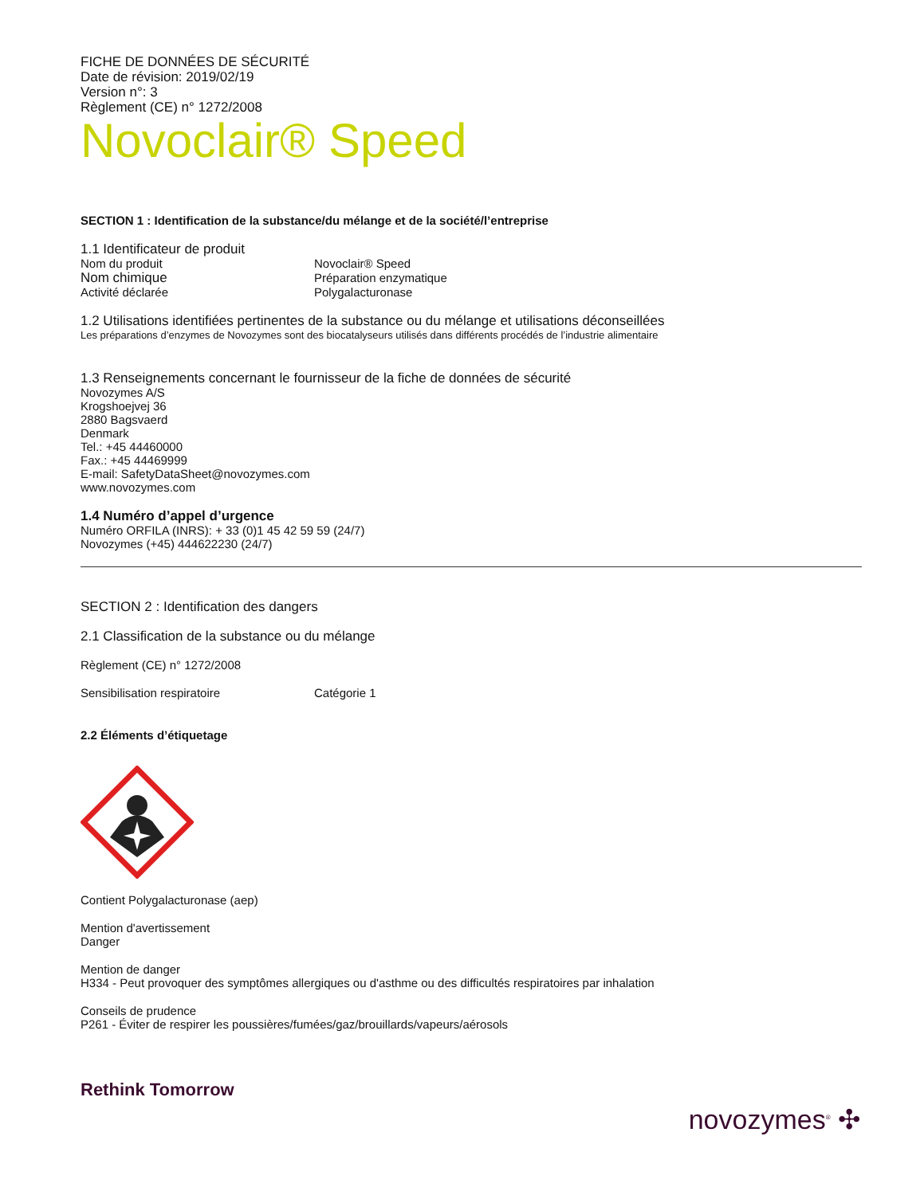FICHE DE DONNÉES DE SÉCURITÉ
Date de révision: 2019/02/19
Version n°: 3
Règlement (CE) n° 1272/2008
Novoclair® Speed
SECTION 1 : Identification de la substance/du mélange et de la société/l’entreprise
1.1 Identificateur de produit
Nom du produit Novoclair® Speed
Nom chimique Préparation enzymatique
Activité déclarée Polygalacturonase
1.2 Utilisations identifiées pertinentes de la substance ou du mélange et utilisations déconseillées
Les préparations d’enzymes de Novozymes sont des biocatalyseurs utilisés dans différents procédés de l’industrie alimentaire
1.3 Renseignements concernant le fournisseur de la fiche de données de sécurité
Novozymes A/S
Krogshoejvej 36
2880 Bagsvaerd
Denmark
Tel.: +45 44460000
Fax.: +45 44469999
E-mail: SafetyDataSheet@novozymes.com
www.novozymes.com
1.4 Numéro d’appel d’urgence
Numéro ORFILA (INRS): + 33 (0)1 45 42 59 59 (24/7)
Novozymes (+45) 444622230 (24/7)
SECTION 2 : Identification des dangers
2.1 Classification de la substance ou du mélange
Règlement (CE) n° 1272/2008
Sensibilisation respiratoire Catégorie 1
2.2 Éléments d’étiquetage
Contient Polygalacturonase (aep)
Mention d'avertissement
Danger
Mention de danger
H334 - Peut provoquer des symptômes allergiques ou d'asthme ou des difficultés respiratoires par inhalation
Conseils de prudence
P261 - Éviter de respirer les poussières/fumées/gaz/brouillards/vapeurs/aérosols
Rethink Tomorrow
novozymes<sup>®</sup> ✣